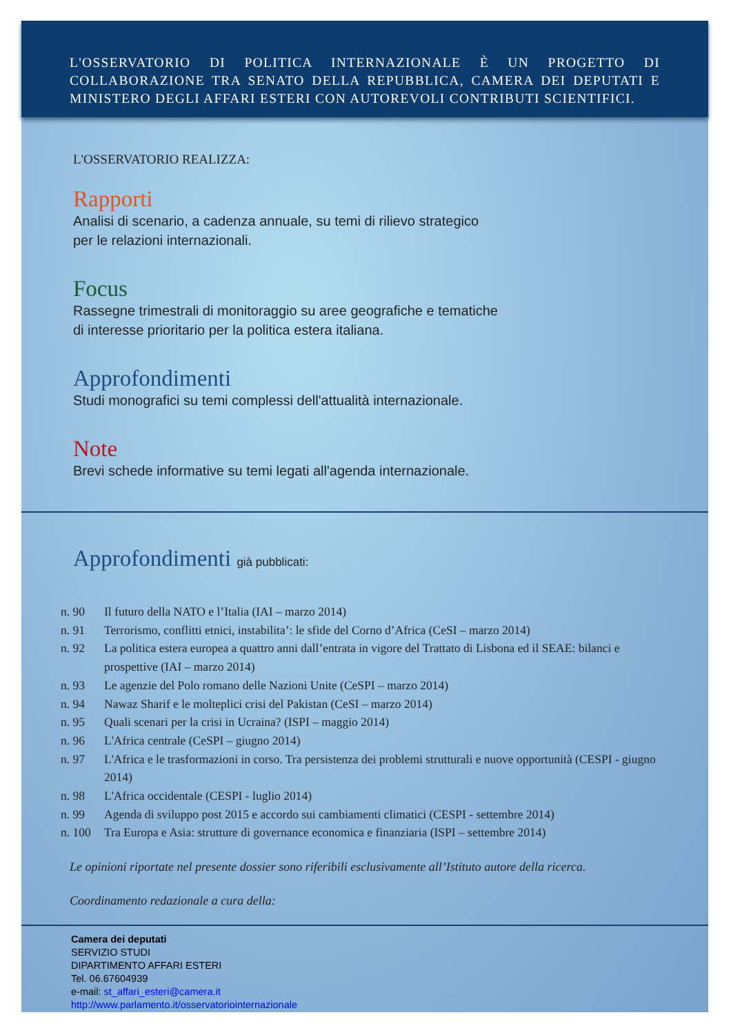L'OSSERVATORIO DI POLITICA INTERNAZIONALE È UN PROGETTO DI COLLABORAZIONE TRA SENATO DELLA REPUBBLICA, CAMERA DEI DEPUTATI E MINISTERO DEGLI AFFARI ESTERI CON AUTOREVOLI CONTRIBUTI SCIENTIFICI.
L'OSSERVATORIO REALIZZA:
Rapporti
Analisi di scenario, a cadenza annuale, su temi di rilievo strategico
per le relazioni internazionali.
Focus
Rassegne trimestrali di monitoraggio su aree geografiche e tematiche
di interesse prioritario per la politica estera italiana.
Approfondimenti
Studi monografici su temi complessi dell'attualità internazionale.
Note
Brevi schede informative su temi legati all'agenda internazionale.
Approfondimenti già pubblicati:
n. 90 Il futuro della NATO e l’Italia (IAI – marzo 2014)
n. 91 Terrorismo, conflitti etnici, instabilita’: le sfide del Corno d’Africa (CeSI – marzo 2014)
n. 92 La politica estera europea a quattro anni dall’entrata in vigore del Trattato di Lisbona ed il SEAE: bilanci e prospettive (IAI – marzo 2014)
n. 93 Le agenzie del Polo romano delle Nazioni Unite (CeSPI – marzo 2014)
n. 94 Nawaz Sharif e le molteplici crisi del Pakistan (CeSI – marzo 2014)
n. 95 Quali scenari per la crisi in Ucraina? (ISPI – maggio 2014)
n. 96 L'Africa centrale (CeSPI – giugno 2014)
n. 97 L'Africa e le trasformazioni in corso. Tra persistenza dei problemi strutturali e nuove opportunità (CESPI - giugno 2014)
n. 98 L'Africa occidentale (CESPI - luglio 2014)
n. 99 Agenda di sviluppo post 2015 e accordo sui cambiamenti climatici (CESPI - settembre 2014)
n. 100 Tra Europa e Asia: strutture di governance economica e finanziaria (ISPI – settembre 2014)
Le opinioni riportate nel presente dossier sono riferibili esclusivamente all’Istituto autore della ricerca.
Coordinamento redazionale a cura della:
Camera dei deputati
SERVIZIO STUDI
DIPARTIMENTO AFFARI ESTERI
Tel. 06.67604939
e-mail: st_affari_esteri@camera.it
http://www.parlamento.it/osservatoriointernazionale